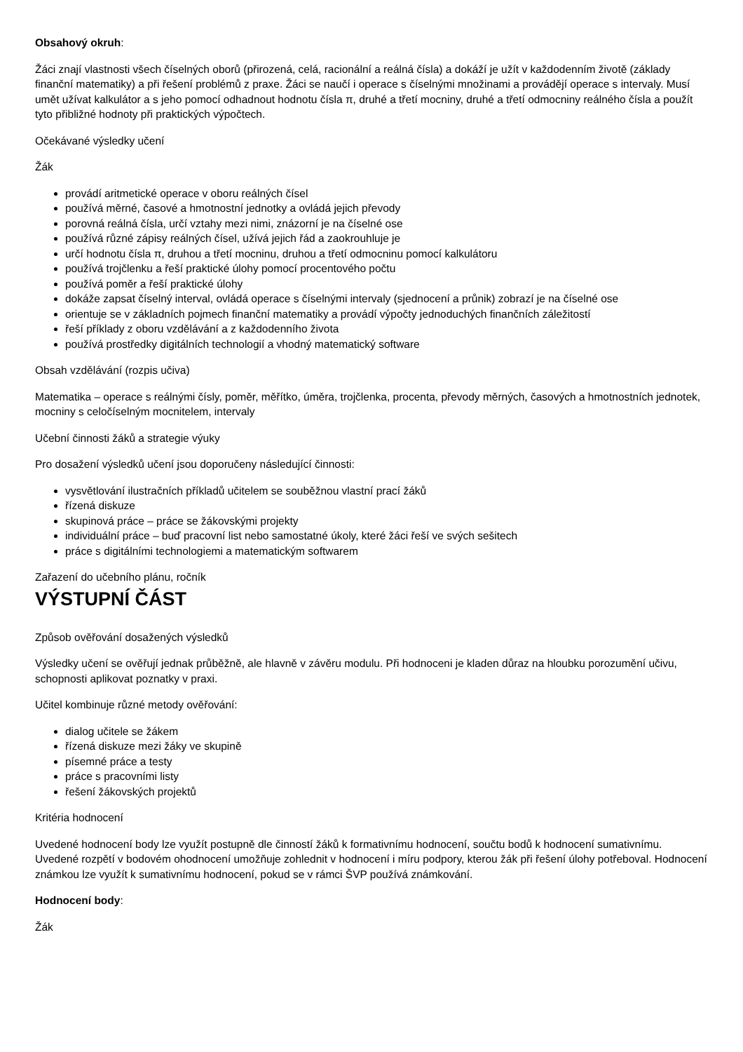Obsahový okruh:
Žáci znají vlastnosti všech číselných oborů (přirozená, celá, racionální a reálná čísla) a dokáží je užít v každodenním životě (základy finanční matematiky) a při řešení problémů z praxe. Žáci se naučí i operace s číselnými množinami a provádějí operace s intervaly. Musí umět užívat kalkulátor a s jeho pomocí odhadnout hodnotu čísla π, druhé a třetí mocniny, druhé a třetí odmocniny reálného čísla a použít tyto přibližné hodnoty při praktických výpočtech.
Očekávané výsledky učení
Žák
provádí aritmetické operace v oboru reálných čísel
používá měrné, časové a hmotnostní jednotky a ovládá jejich převody
porovná reálná čísla, určí vztahy mezi nimi, znázorní je na číselné ose
používá různé zápisy reálných čísel, užívá jejich řád a zaokrouhluje je
určí hodnotu čísla π, druhou a třetí mocninu, druhou a třetí odmocninu pomocí kalkulátoru
používá trojčlenku a řeší praktické úlohy pomocí procentového počtu
používá poměr a řeší praktické úlohy
dokáže zapsat číselný interval, ovládá operace s číselnými intervaly (sjednocení a průnik) zobrazí je na číselné ose
orientuje se v základních pojmech finanční matematiky a provádí výpočty jednoduchých finančních záležitostí
řeší příklady z oboru vzdělávání a z každodenního života
používá prostředky digitálních technologií a vhodný matematický software
Obsah vzdělávání (rozpis učiva)
Matematika – operace s reálnými čísly, poměr, měřítko, úměra, trojčlenka, procenta, převody měrných, časových a hmotnostních jednotek, mocniny s celočíselným mocnitelem, intervaly
Učební činnosti žáků a strategie výuky
Pro dosažení výsledků učení jsou doporučeny následující činnosti:
vysvětlování ilustračních příkladů učitelem se souběžnou vlastní prací žáků
řízená diskuze
skupinová práce – práce se žákovskými projekty
individuální práce – buď pracovní list nebo samostatné úkoly, které žáci řeší ve svých sešitech
práce s digitálními technologiemi a matematickým softwarem
Zařazení do učebního plánu, ročník
VÝSTUPNÍ ČÁST
Způsob ověřování dosažených výsledků
Výsledky učení se ověřují jednak průběžně, ale hlavně v závěru modulu. Při hodnoceni je kladen důraz na hloubku porozumění učivu, schopnosti aplikovat poznatky v praxi.
Učitel kombinuje různé metody ověřování:
dialog učitele se žákem
řízená diskuze mezi žáky ve skupině
písemné práce a testy
práce s pracovními listy
řešení žákovských projektů
Kritéria hodnocení
Uvedené hodnocení body lze využít postupně dle činností žáků k formativnímu hodnocení, součtu bodů k hodnocení sumativnímu. Uvedené rozpětí v bodovém ohodnocení umožňuje zohlednit v hodnocení i míru podpory, kterou žák při řešení úlohy potřeboval. Hodnocení známkou lze využít k sumativnímu hodnocení, pokud se v rámci ŠVP používá známkování.
Hodnocení body:
Žák